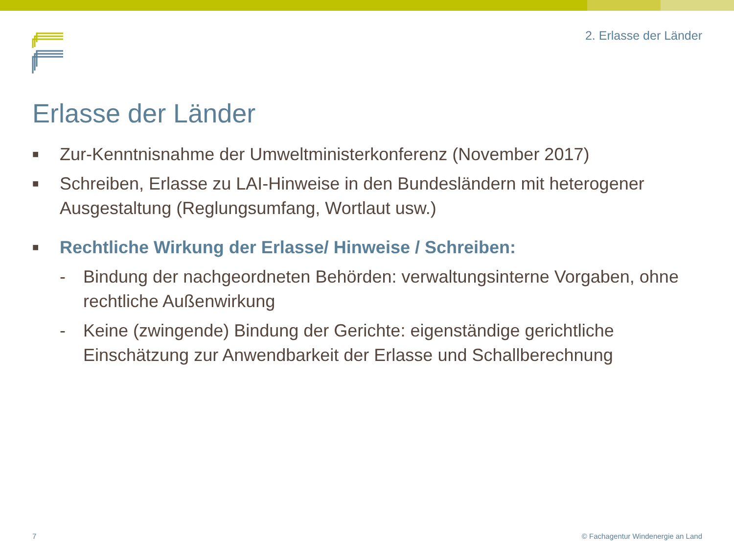2. Erlasse der Länder
Erlasse der Länder
■ Zur-Kenntnisnahme der Umweltministerkonferenz (November 2017)
■ Schreiben, Erlasse zu LAI-Hinweise in den Bundesländern mit heterogener Ausgestaltung (Reglungsumfang, Wortlaut usw.)
■ Rechtliche Wirkung der Erlasse/ Hinweise / Schreiben:
- Bindung der nachgeordneten Behörden: verwaltungsinterne Vorgaben, ohne rechtliche Außenwirkung
- Keine (zwingende) Bindung der Gerichte: eigenständige gerichtliche Einschätzung zur Anwendbarkeit der Erlasse und Schallberechnung
7
© Fachagentur Windenergie an Land